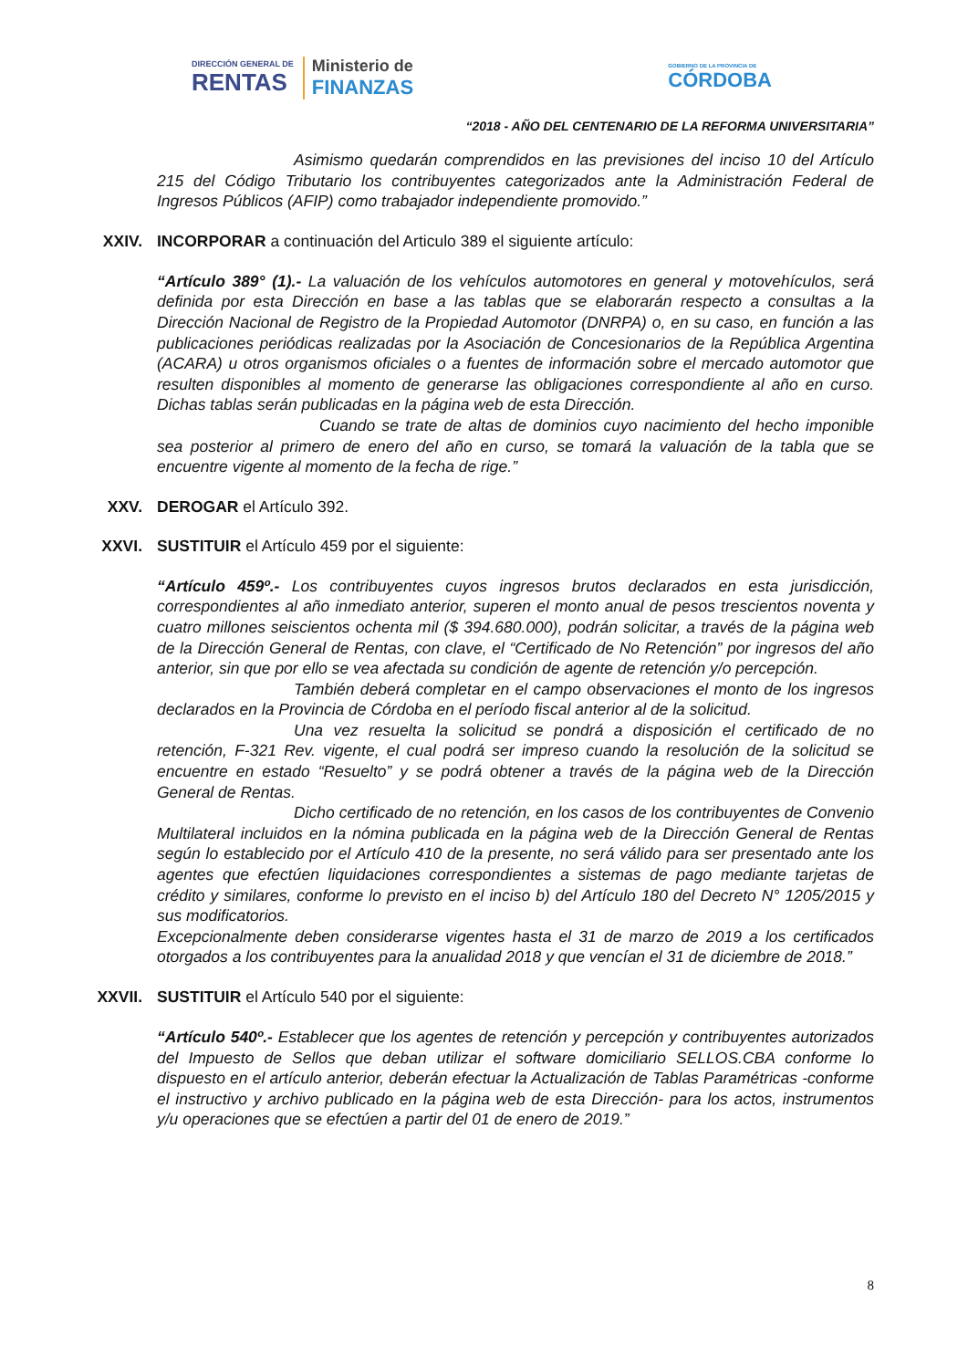DIRECCIÓN GENERAL DE
RENTAS
Ministerio de
FINANZAS
GOBIERNO DE LA PROVINCIA DE
CÓRDOBA
“2018 - AÑO DEL CENTENARIO DE LA REFORMA UNIVERSITARIA”
Asimismo quedarán comprendidos en las previsiones del inciso 10 del Artículo 215 del Código Tributario los contribuyentes categorizados ante la Administración Federal de Ingresos Públicos (AFIP) como trabajador independiente promovido.”
XXIV. INCORPORAR a continuación del Articulo 389 el siguiente artículo:
“Artículo 389° (1).- La valuación de los vehículos automotores en general y motovehículos, será definida por esta Dirección en base a las tablas que se elaborarán respecto a consultas a la Dirección Nacional de Registro de la Propiedad Automotor (DNRPA) o, en su caso, en función a las publicaciones periódicas realizadas por la Asociación de Concesionarios de la República Argentina (ACARA) u otros organismos oficiales o a fuentes de información sobre el mercado automotor que resulten disponibles al momento de generarse las obligaciones correspondiente al año en curso. Dichas tablas serán publicadas en la página web de esta Dirección.
Cuando se trate de altas de dominios cuyo nacimiento del hecho imponible sea posterior al primero de enero del año en curso, se tomará la valuación de la tabla que se encuentre vigente al momento de la fecha de rige.”
XXV. DEROGAR el Artículo 392.
XXVI. SUSTITUIR el Artículo 459 por el siguiente:
“Artículo 459º.- Los contribuyentes cuyos ingresos brutos declarados en esta jurisdicción, correspondientes al año inmediato anterior, superen el monto anual de pesos trescientos noventa y cuatro millones seiscientos ochenta mil ($ 394.680.000), podrán solicitar, a través de la página web de la Dirección General de Rentas, con clave, el “Certificado de No Retención” por ingresos del año anterior, sin que por ello se vea afectada su condición de agente de retención y/o percepción.
También deberá completar en el campo observaciones el monto de los ingresos declarados en la Provincia de Córdoba en el período fiscal anterior al de la solicitud.
Una vez resuelta la solicitud se pondrá a disposición el certificado de no retención, F-321 Rev. vigente, el cual podrá ser impreso cuando la resolución de la solicitud se encuentre en estado “Resuelto” y se podrá obtener a través de la página web de la Dirección General de Rentas.
Dicho certificado de no retención, en los casos de los contribuyentes de Convenio Multilateral incluidos en la nómina publicada en la página web de la Dirección General de Rentas según lo establecido por el Artículo 410 de la presente, no será válido para ser presentado ante los agentes que efectúen liquidaciones correspondientes a sistemas de pago mediante tarjetas de crédito y similares, conforme lo previsto en el inciso b) del Artículo 180 del Decreto N° 1205/2015 y sus modificatorios.
Excepcionalmente deben considerarse vigentes hasta el 31 de marzo de 2019 a los certificados otorgados a los contribuyentes para la anualidad 2018 y que vencían el 31 de diciembre de 2018.”
XXVII. SUSTITUIR el Artículo 540 por el siguiente:
“Artículo 540º.- Establecer que los agentes de retención y percepción y contribuyentes autorizados del Impuesto de Sellos que deban utilizar el software domiciliario SELLOS.CBA conforme lo dispuesto en el artículo anterior, deberán efectuar la Actualización de Tablas Paramétricas -conforme el instructivo y archivo publicado en la página web de esta Dirección- para los actos, instrumentos y/u operaciones que se efectúen a partir del 01 de enero de 2019.”
8